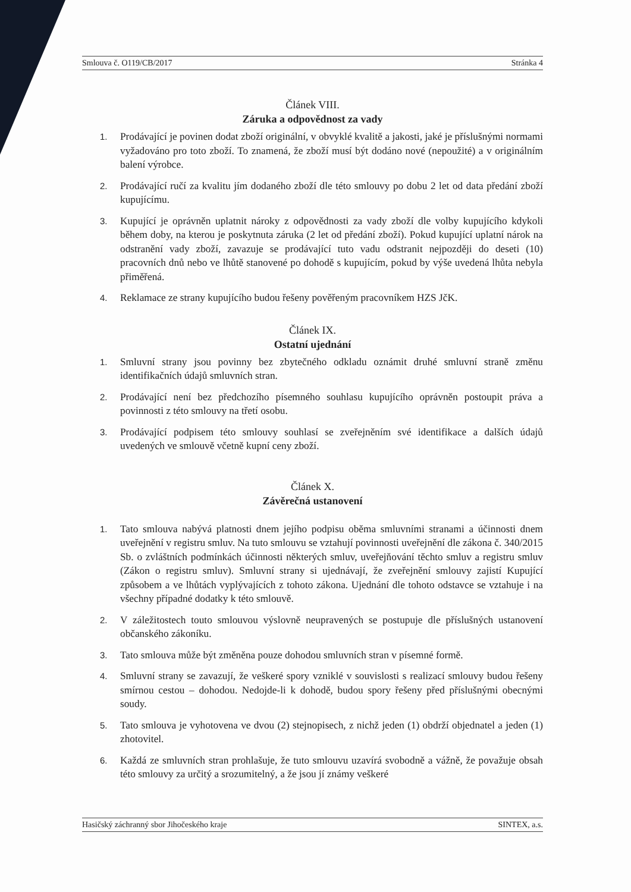Smlouva č. O119/CB/2017 Stránka 4
Článek VIII.
Záruka a odpovědnost za vady
1. Prodávající je povinen dodat zboží originální, v obvyklé kvalitě a jakosti, jaké je příslušnými normami vyžadováno pro toto zboží. To znamená, že zboží musí být dodáno nové (nepoužité) a v originálním balení výrobce.
2. Prodávající ručí za kvalitu jím dodaného zboží dle této smlouvy po dobu 2 let od data předání zboží kupujícímu.
3. Kupující je oprávněn uplatnit nároky z odpovědnosti za vady zboží dle volby kupujícího kdykoli během doby, na kterou je poskytnuta záruka (2 let od předání zboží). Pokud kupující uplatní nárok na odstranění vady zboží, zavazuje se prodávající tuto vadu odstranit nejpozději do deseti (10) pracovních dnů nebo ve lhůtě stanovené po dohodě s kupujícím, pokud by výše uvedená lhůta nebyla přiměřená.
4. Reklamace ze strany kupujícího budou řešeny pověřeným pracovníkem HZS JčK.
Článek IX.
Ostatní ujednání
1. Smluvní strany jsou povinny bez zbytečného odkladu oznámit druhé smluvní straně změnu identifikačních údajů smluvních stran.
2. Prodávající není bez předchozího písemného souhlasu kupujícího oprávněn postoupit práva a povinnosti z této smlouvy na třetí osobu.
3. Prodávající podpisem této smlouvy souhlasí se zveřejněním své identifikace a dalších údajů uvedených ve smlouvě včetně kupní ceny zboží.
Článek X.
Závěrečná ustanovení
1. Tato smlouva nabývá platnosti dnem jejího podpisu oběma smluvními stranami a účinnosti dnem uveřejnění v registru smluv. Na tuto smlouvu se vztahují povinnosti uveřejnění dle zákona č. 340/2015 Sb. o zvláštních podmínkách účinnosti některých smluv, uveřejňování těchto smluv a registru smluv (Zákon o registru smluv). Smluvní strany si ujednávají, že zveřejnění smlouvy zajistí Kupující způsobem a ve lhůtách vyplývajících z tohoto zákona. Ujednání dle tohoto odstavce se vztahuje i na všechny případné dodatky k této smlouvě.
2. V záležitostech touto smlouvou výslovně neupravených se postupuje dle příslušných ustanovení občanského zákoníku.
3. Tato smlouva může být změněna pouze dohodou smluvních stran v písemné formě.
4. Smluvní strany se zavazují, že veškeré spory vzniklé v souvislosti s realizací smlouvy budou řešeny smírnou cestou – dohodou. Nedojde-li k dohodě, budou spory řešeny před příslušnými obecnými soudy.
5. Tato smlouva je vyhotovena ve dvou (2) stejnopisech, z nichž jeden (1) obdrží objednatel a jeden (1) zhotovitel.
6. Každá ze smluvních stran prohlašuje, že tuto smlouvu uzavírá svobodně a vážně, že považuje obsah této smlouvy za určitý a srozumitelný, a že jsou jí známy veškeré
Hasičský záchranný sbor Jihočeského kraje SINTEX, a.s.